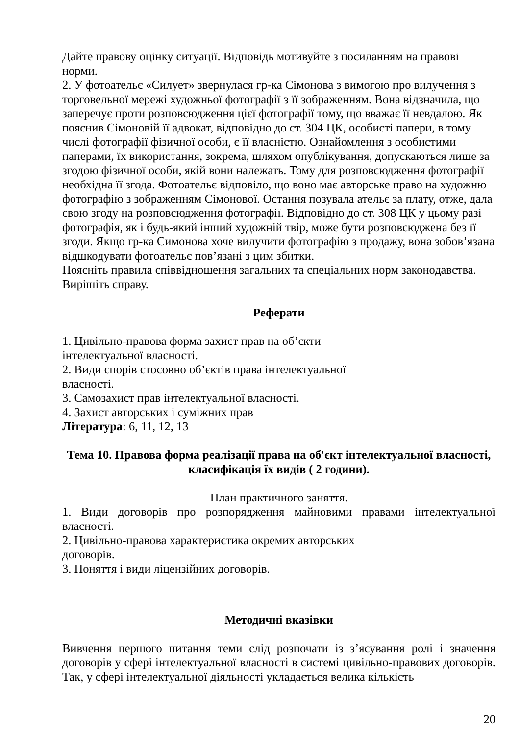Дайте правову оцінку ситуації. Відповідь мотивуйте з посиланням на правові норми.
2. У фотоательє «Силует» звернулася гр-ка Сімонова з вимогою про вилучення з торговельної мережі художньої фотографії з її зображенням. Вона відзначила, що заперечує проти розповсюдження цієї фотографії тому, що вважає її невдалою. Як пояснив Сімоновій її адвокат, відповідно до ст. 304 ЦК, особисті папери, в тому числі фотографії фізичної особи, є її власністю. Ознайомлення з особистими паперами, їх використання, зокрема, шляхом опублікування, допускаються лише за згодою фізичної особи, якій вони належать. Тому для розповсюдження фотографії необхідна її згода. Фотоательє відповіло, що воно має авторське право на художню фотографію з зображенням Сімонової. Остання позувала ательє за плату, отже, дала свою згоду на розповсюдження фотографії. Відповідно до ст. 308 ЦК у цьому разі фотографія, як і будь-який інший художній твір, може бути розповсюджена без її згоди. Якщо гр-ка Симонова хоче вилучити фотографію з продажу, вона зобов’язана відшкодувати фотоательє пов’язані з цим збитки.
Поясніть правила співвідношення загальних та спеціальних норм законодавства.
Вирішіть справу.
Реферати
1. Цивільно-правова форма захист прав на об’єкти
інтелектуальної власності.
2. Види спорів стосовно об’єктів права інтелектуальної
власності.
3. Самозахист прав інтелектуальної власності.
4. Захист авторських і суміжних прав
Література: 6, 11, 12, 13
Тема 10. Правова форма реалізації права на об'єкт інтелектуальної власності, класифікація їх видів ( 2 години).
План практичного заняття.
1. Види договорів про розпорядження майновими правами інтелектуальної власності.
2. Цивільно-правова характеристика окремих авторських
договорів.
3. Поняття і види ліцензійних договорів.
Методичні вказівки
Вивчення першого питання теми слід розпочати із з’ясування ролі і значення договорів у сфері інтелектуальної власності в системі цивільно-правових договорів. Так, у сфері інтелектуальної діяльності укладається велика кількість
20